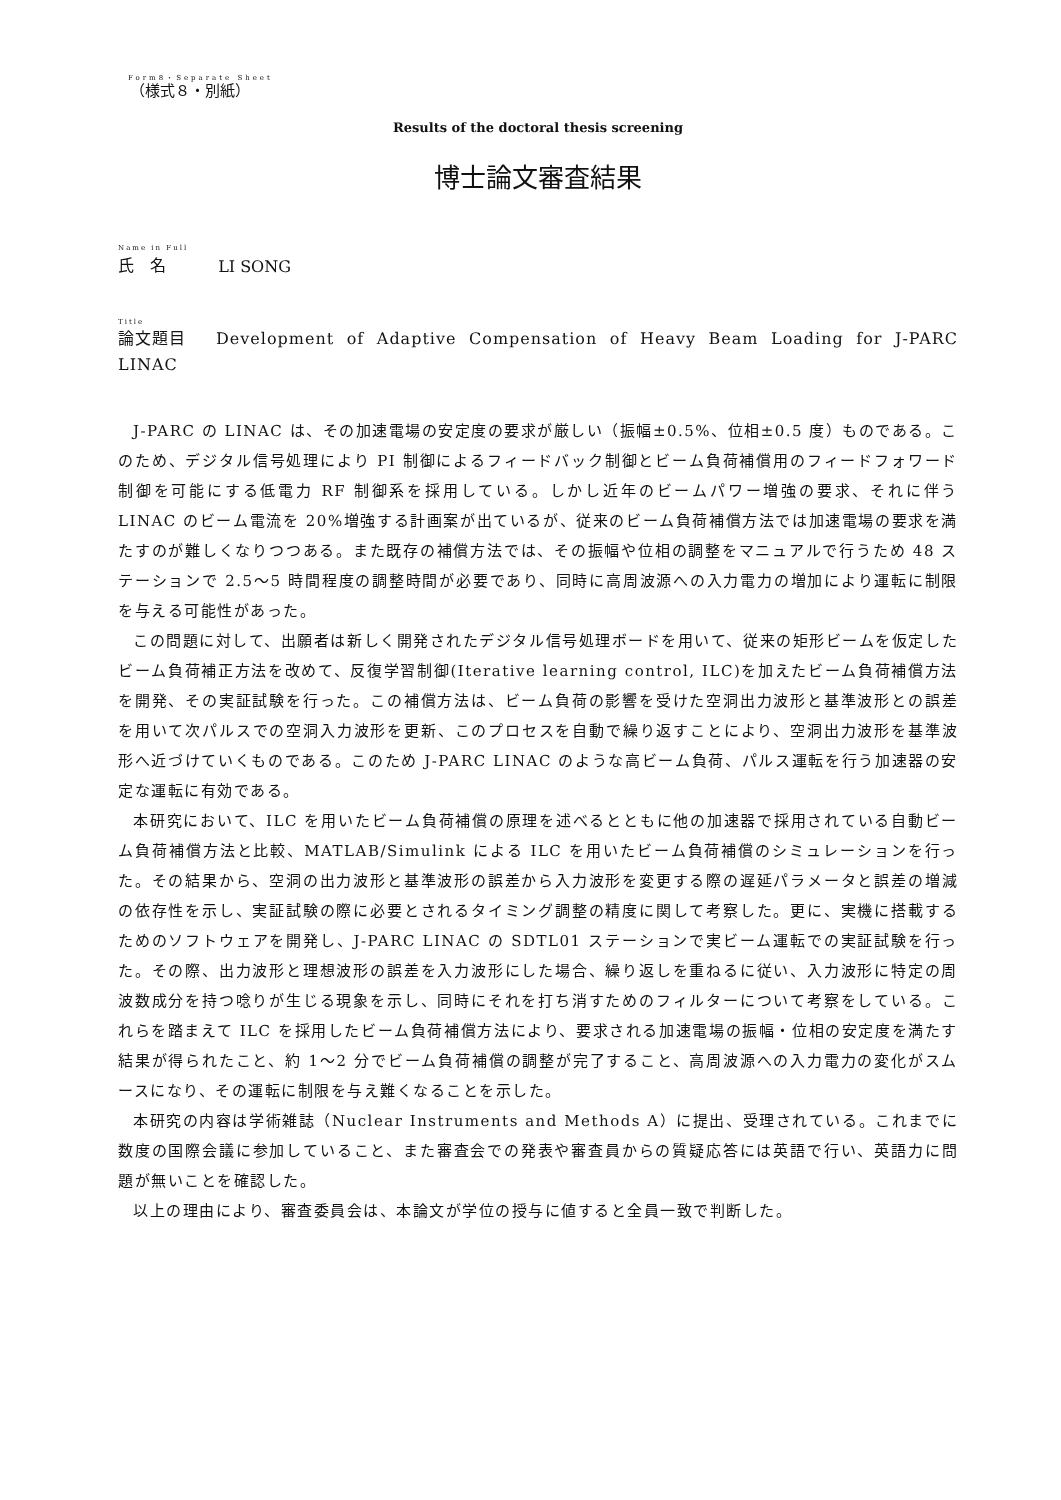Form8・Separate Sheet
（様式８・別紙）
Results of the doctoral thesis screening
博士論文審査結果
Name in Full 氏　名 LI SONG
Title 論文題目 Development of Adaptive Compensation of Heavy Beam Loading for J-PARC LINAC
J-PARC の LINAC は、その加速電場の安定度の要求が厳しい（振幅±0.5%、位相±0.5 度）ものである。このため、デジタル信号処理により PI 制御によるフィードバック制御とビーム負荷補償用のフィードフォワード制御を可能にする低電力 RF 制御系を採用している。しかし近年のビームパワー増強の要求、それに伴う LINAC のビーム電流を 20%増強する計画案が出ているが、従来のビーム負荷補償方法では加速電場の要求を満たすのが難しくなりつつある。また既存の補償方法では、その振幅や位相の調整をマニュアルで行うため 48 ステーションで 2.5～5 時間程度の調整時間が必要であり、同時に高周波源への入力電力の増加により運転に制限を与える可能性があった。
この問題に対して、出願者は新しく開発されたデジタル信号処理ボードを用いて、従来の矩形ビームを仮定したビーム負荷補正方法を改めて、反復学習制御(Iterative learning control, ILC)を加えたビーム負荷補償方法を開発、その実証試験を行った。この補償方法は、ビーム負荷の影響を受けた空洞出力波形と基準波形との誤差を用いて次パルスでの空洞入力波形を更新、このプロセスを自動で繰り返すことにより、空洞出力波形を基準波形へ近づけていくものである。このため J-PARC LINAC のような高ビーム負荷、パルス運転を行う加速器の安定な運転に有効である。
本研究において、ILC を用いたビーム負荷補償の原理を述べるとともに他の加速器で採用されている自動ビーム負荷補償方法と比較、MATLAB/Simulink による ILC を用いたビーム負荷補償のシミュレーションを行った。その結果から、空洞の出力波形と基準波形の誤差から入力波形を変更する際の遅延パラメータと誤差の増減の依存性を示し、実証試験の際に必要とされるタイミング調整の精度に関して考察した。更に、実機に搭載するためのソフトウェアを開発し、J-PARC LINAC の SDTL01 ステーションで実ビーム運転での実証試験を行った。その際、出力波形と理想波形の誤差を入力波形にした場合、繰り返しを重ねるに従い、入力波形に特定の周波数成分を持つ唸りが生じる現象を示し、同時にそれを打ち消すためのフィルターについて考察をしている。これらを踏まえて ILC を採用したビーム負荷補償方法により、要求される加速電場の振幅・位相の安定度を満たす結果が得られたこと、約 1～2 分でビーム負荷補償の調整が完了すること、高周波源への入力電力の変化がスムースになり、その運転に制限を与え難くなることを示した。
本研究の内容は学術雑誌（Nuclear Instruments and Methods A）に提出、受理されている。これまでに数度の国際会議に参加していること、また審査会での発表や審査員からの質疑応答には英語で行い、英語力に問題が無いことを確認した。
以上の理由により、審査委員会は、本論文が学位の授与に値すると全員一致で判断した。